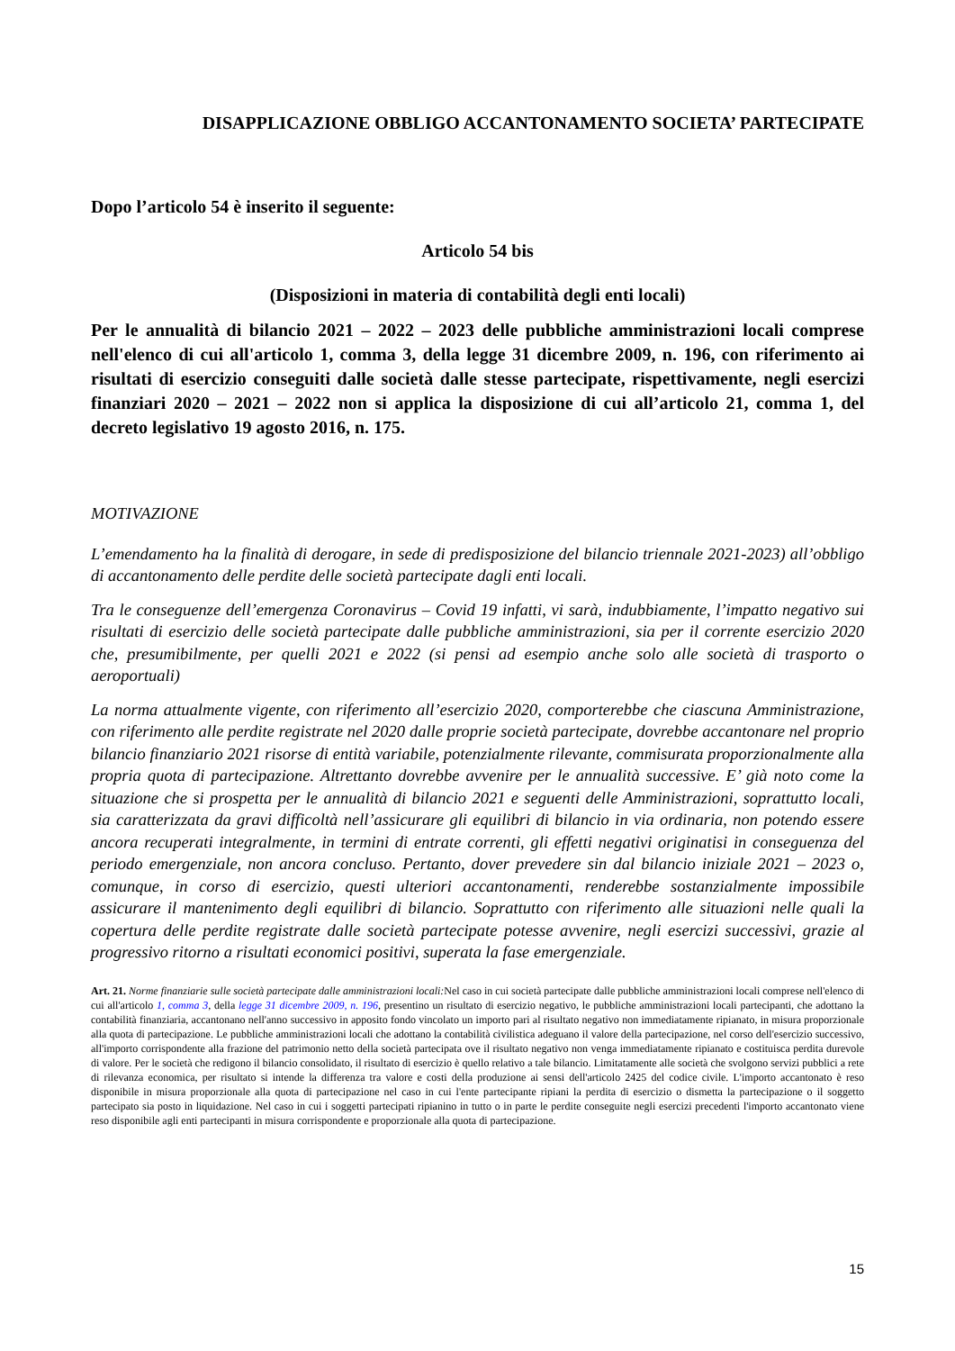DISAPPLICAZIONE OBBLIGO ACCANTONAMENTO SOCIETA’ PARTECIPATE
Dopo l’articolo 54 è inserito il seguente:
Articolo 54 bis
(Disposizioni in materia di contabilità degli enti locali)
Per le annualità di bilancio 2021 – 2022 – 2023 delle pubbliche amministrazioni locali comprese nell'elenco di cui all'articolo 1, comma 3, della legge 31 dicembre 2009, n. 196, con riferimento ai risultati di esercizio conseguiti dalle società dalle stesse partecipate, rispettivamente, negli esercizi finanziari 2020 – 2021 – 2022 non si applica la disposizione di cui all’articolo 21, comma 1, del decreto legislativo 19 agosto 2016, n. 175.
MOTIVAZIONE
L’emendamento ha la finalità di derogare, in sede di predisposizione del bilancio triennale 2021-2023) all’obbligo di accantonamento delle perdite delle società partecipate dagli enti locali.
Tra le conseguenze dell’emergenza Coronavirus – Covid 19 infatti, vi sarà, indubbiamente, l’impatto negativo sui risultati di esercizio delle società partecipate dalle pubbliche amministrazioni, sia per il corrente esercizio 2020 che, presumibilmente, per quelli 2021 e 2022 (si pensi ad esempio anche solo alle società di trasporto o aeroportuali)
La norma attualmente vigente, con riferimento all’esercizio 2020, comporterebbe che ciascuna Amministrazione, con riferimento alle perdite registrate nel 2020 dalle proprie società partecipate, dovrebbe accantonare nel proprio bilancio finanziario 2021 risorse di entità variabile, potenzialmente rilevante, commisurata proporzionalmente alla propria quota di partecipazione. Altrettanto dovrebbe avvenire per le annualità successive. E’ già noto come la situazione che si prospetta per le annualità di bilancio 2021 e seguenti delle Amministrazioni, soprattutto locali, sia caratterizzata da gravi difficoltà nell’assicurare gli equilibri di bilancio in via ordinaria, non potendo essere ancora recuperati integralmente, in termini di entrate correnti, gli effetti negativi originatisi in conseguenza del periodo emergenziale, non ancora concluso. Pertanto, dover prevedere sin dal bilancio iniziale 2021 – 2023 o, comunque, in corso di esercizio, questi ulteriori accantonamenti, renderebbe sostanzialmente impossibile assicurare il mantenimento degli equilibri di bilancio. Soprattutto con riferimento alle situazioni nelle quali la copertura delle perdite registrate dalle società partecipate potesse avvenire, negli esercizi successivi, grazie al progressivo ritorno a risultati economici positivi, superata la fase emergenziale.
Art. 21. Norme finanziarie sulle società partecipate dalle amministrazioni locali: Nel caso in cui società partecipate dalle pubbliche amministrazioni locali comprese nell'elenco di cui all'articolo 1, comma 3, della legge 31 dicembre 2009, n. 196, presentino un risultato di esercizio negativo, le pubbliche amministrazioni locali partecipanti, che adottano la contabilità finanziaria, accantonano nell'anno successivo in apposito fondo vincolato un importo pari al risultato negativo non immediatamente ripianato, in misura proporzionale alla quota di partecipazione. Le pubbliche amministrazioni locali che adottano la contabilità civilistica adeguano il valore della partecipazione, nel corso dell'esercizio successivo, all'importo corrispondente alla frazione del patrimonio netto della società partecipata ove il risultato negativo non venga immediatamente ripianato e costituisca perdita durevole di valore. Per le società che redigono il bilancio consolidato, il risultato di esercizio è quello relativo a tale bilancio. Limitatamente alle società che svolgono servizi pubblici a rete di rilevanza economica, per risultato si intende la differenza tra valore e costi della produzione ai sensi dell'articolo 2425 del codice civile. L'importo accantonato è reso disponibile in misura proporzionale alla quota di partecipazione nel caso in cui l'ente partecipante ripiani la perdita di esercizio o dismetta la partecipazione o il soggetto partecipato sia posto in liquidazione. Nel caso in cui i soggetti partecipati ripianino in tutto o in parte le perdite conseguite negli esercizi precedenti l'importo accantonato viene reso disponibile agli enti partecipanti in misura corrispondente e proporzionale alla quota di partecipazione.
15